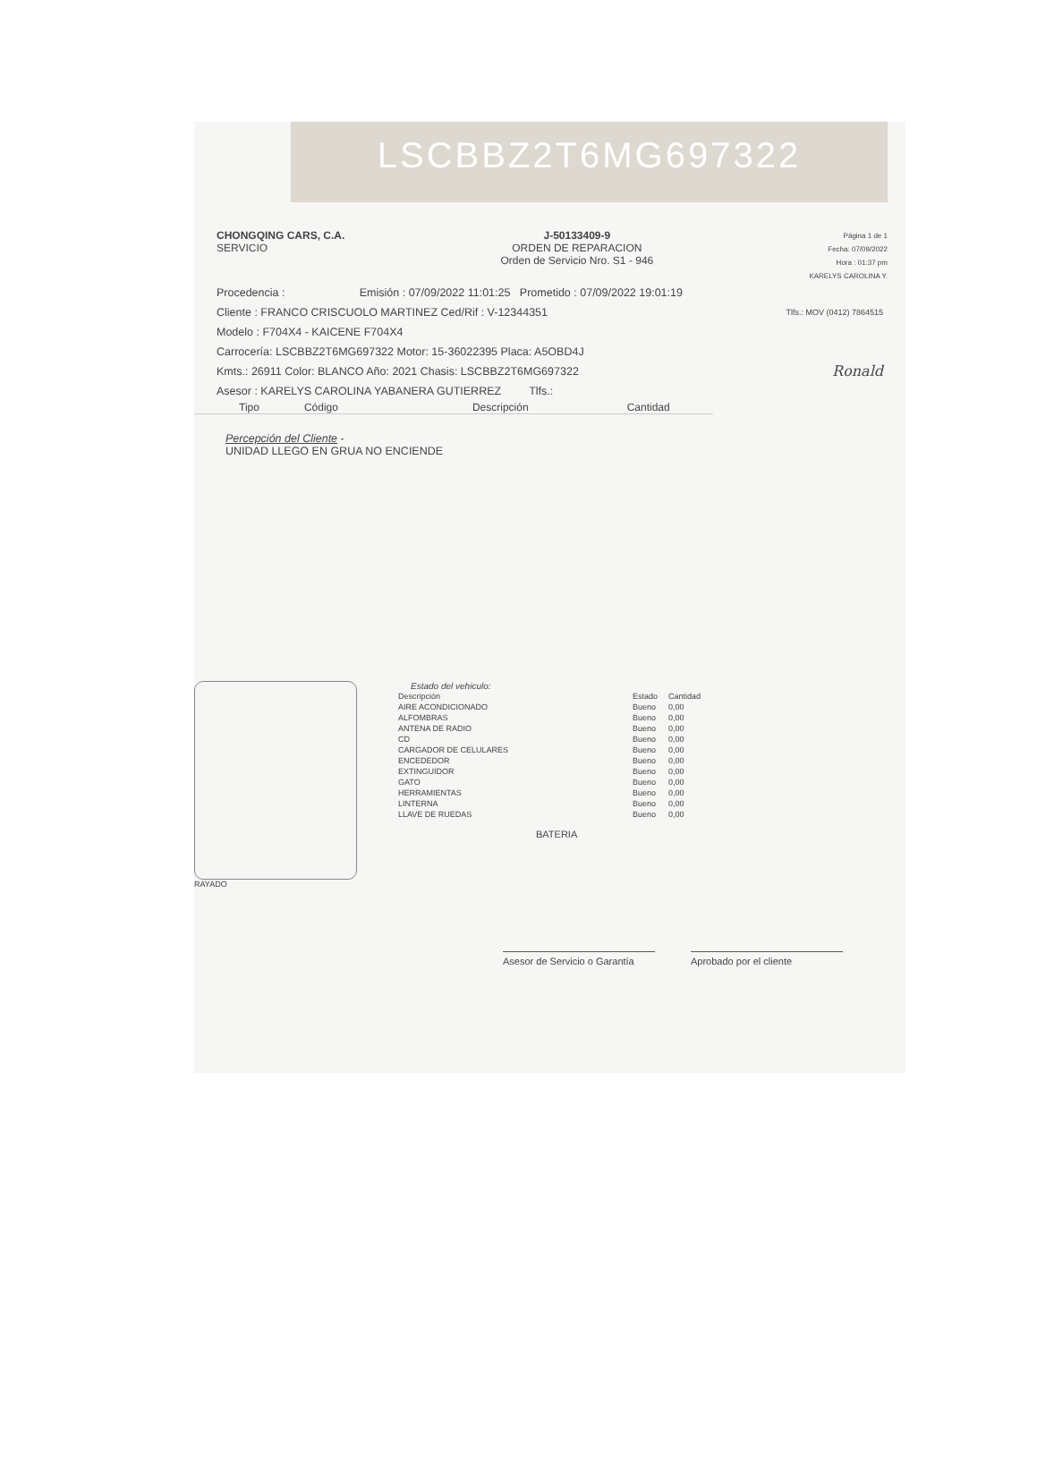LSCBBZ2T6MG697322
CHONGQING CARS, C.A.
SERVICIO
J-50133409-9
ORDEN DE REPARACION
Orden de Servicio Nro. S1 - 946
Página 1 de 1
Fecha: 07/09/2022
Hora : 01:37 pm
KARELYS CAROLINA Y.
Procedencia : Emisión : 07/09/2022 11:01:25 Prometido : 07/09/2022 19:01:19
Cliente : FRANCO CRISCUOLO MARTINEZ Ced/Rif : V-12344351 Tlfs.: MOV (0412) 7864515
Modelo : F704X4 - KAICENE F704X4
Carrocería: LSCBBZ2T6MG697322 Motor: 15-36022395 Placa: A5OBD4J
Kmts.: 26911 Color: BLANCO Año: 2021 Chasis: LSCBBZ2T6MG697322 Ronald
Asesor : KARELYS CAROLINA YABANERA GUTIERREZ Tlfs.:
Tipo Código Descripción Cantidad
Percepción del Cliente -
UNIDAD LLEGO EN GRUA NO ENCIENDE
RAYADO Estado del vehiculo:
| Descripción | Estado | Cantidad |
| --- | --- | --- |
| AIRE ACONDICIONADO | Bueno | 0,00 |
| ALFOMBRAS | Bueno | 0,00 |
| ANTENA DE RADIO | Bueno | 0,00 |
| CD | Bueno | 0,00 |
| CARGADOR DE CELULARES | Bueno | 0,00 |
| ENCEDEDOR | Bueno | 0,00 |
| EXTINGUIDOR | Bueno | 0,00 |
| GATO | Bueno | 0,00 |
| HERRAMIENTAS | Bueno | 0,00 |
| LINTERNA | Bueno | 0,00 |
| LLAVE DE RUEDAS | Bueno | 0,00 |
BATERIA
Asesor de Servicio o Garantía
Aprobado por el cliente